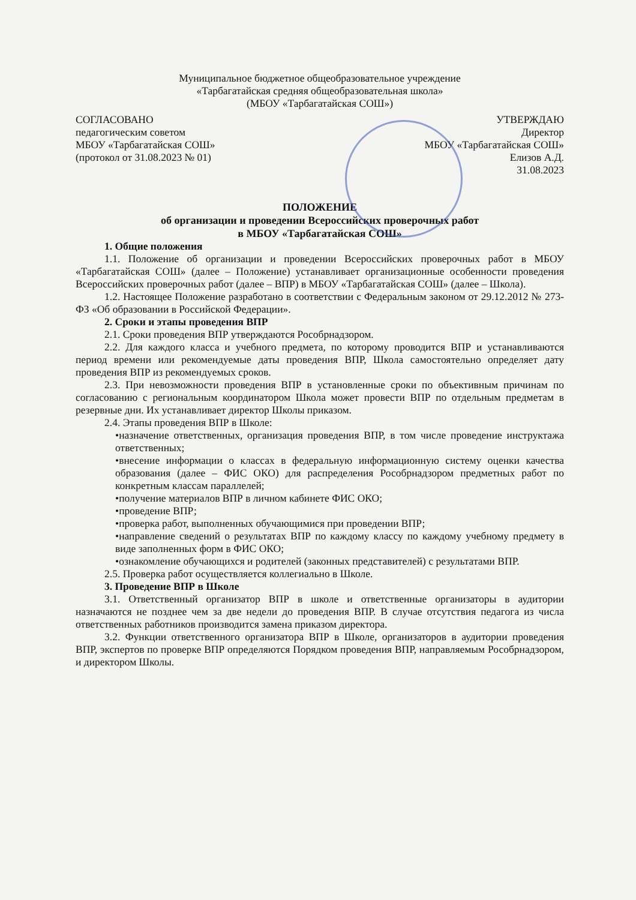Муниципальное бюджетное общеобразовательное учреждение
«Тарбагатайская средняя общеобразовательная школа»
(МБОУ «Тарбагатайская СОШ»)
СОГЛАСОВАНО
педагогическим советом
МБОУ «Тарбагатайская СОШ»
(протокол от 31.08.2023 № 01)
УТВЕРЖДАЮ
Директор
МБОУ «Тарбагатайская СОШ»
Елизов А.Д.
31.08.2023
ПОЛОЖЕНИЕ
об организации и проведении Всероссийских проверочных работ
в МБОУ «Тарбагатайская СОШ»
1. Общие положения
1.1. Положение об организации и проведении Всероссийских проверочных работ в МБОУ «Тарбагатайская СОШ» (далее – Положение) устанавливает организационные особенности проведения Всероссийских проверочных работ (далее – ВПР) в МБОУ «Тарбагатайская СОШ» (далее – Школа).
1.2. Настоящее Положение разработано в соответствии с Федеральным законом от 29.12.2012 № 273-ФЗ «Об образовании в Российской Федерации».
2. Сроки и этапы проведения ВПР
2.1. Сроки проведения ВПР утверждаются Рособрнадзором.
2.2. Для каждого класса и учебного предмета, по которому проводится ВПР и устанавливаются период времени или рекомендуемые даты проведения ВПР, Школа самостоятельно определяет дату проведения ВПР из рекомендуемых сроков.
2.3. При невозможности проведения ВПР в установленные сроки по объективным причинам по согласованию с региональным координатором Школа может провести ВПР по отдельным предметам в резервные дни. Их устанавливает директор Школы приказом.
2.4. Этапы проведения ВПР в Школе:
•назначение ответственных, организация проведения ВПР, в том числе проведение инструктажа ответственных;
•внесение информации о классах в федеральную информационную систему оценки качества образования (далее – ФИС ОКО) для распределения Рособрнадзором предметных работ по конкретным классам параллелей;
•получение материалов ВПР в личном кабинете ФИС ОКО;
•проведение ВПР;
•проверка работ, выполненных обучающимися при проведении ВПР;
•направление сведений о результатах ВПР по каждому классу по каждому учебному предмету в виде заполненных форм в ФИС ОКО;
•ознакомление обучающихся и родителей (законных представителей) с результатами ВПР.
2.5. Проверка работ осуществляется коллегиально в Школе.
3. Проведение ВПР в Школе
3.1. Ответственный организатор ВПР в школе и ответственные организаторы в аудитории назначаются не позднее чем за две недели до проведения ВПР. В случае отсутствия педагога из числа ответственных работников производится замена приказом директора.
3.2. Функции ответственного организатора ВПР в Школе, организаторов в аудитории проведения ВПР, экспертов по проверке ВПР определяются Порядком проведения ВПР, направляемым Рособрнадзором, и директором Школы.